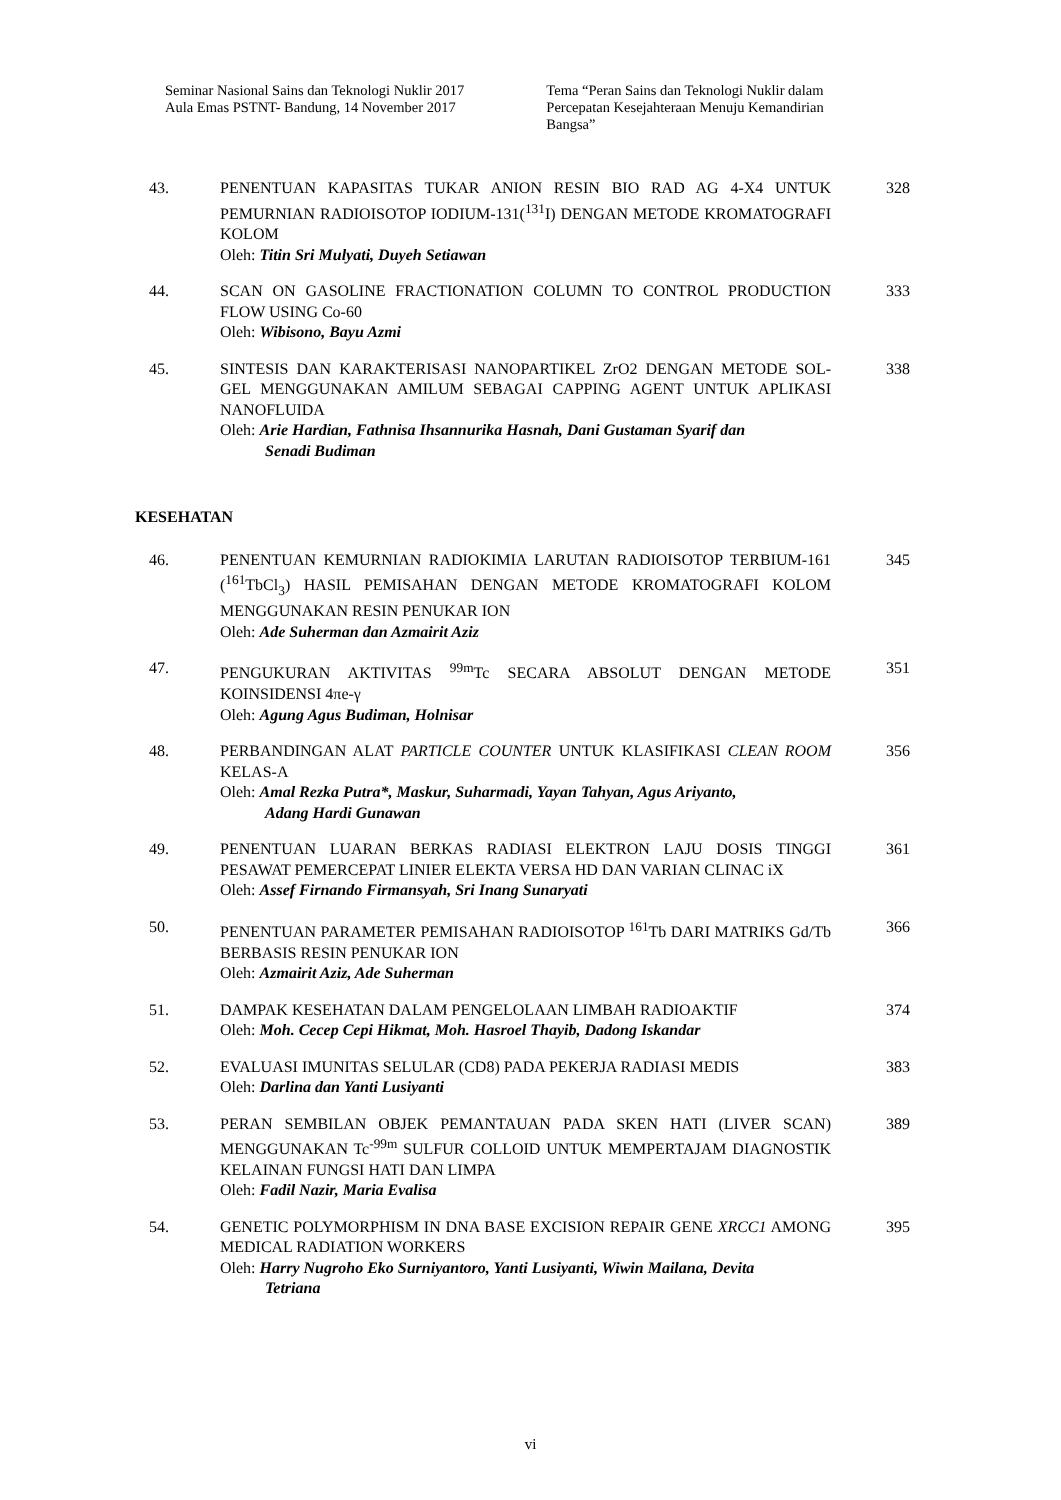Seminar Nasional Sains dan Teknologi Nuklir 2017
Aula Emas PSTNT- Bandung, 14 November 2017
Tema “Peran Sains dan Teknologi Nuklir dalam Percepatan Kesejahteraan Menuju Kemandirian Bangsa”
43. PENENTUAN KAPASITAS TUKAR ANION RESIN BIO RAD AG 4-X4 UNTUK PEMURNIAN RADIOISOTOP IODIUM-131(<sup>131</sup>I) DENGAN METODE KROMATOGRAFI KOLOM
Oleh: Titin Sri Mulyati, Duyeh Setiawan
328
44. SCAN ON GASOLINE FRACTIONATION COLUMN TO CONTROL PRODUCTION FLOW USING Co-60
Oleh: Wibisono, Bayu Azmi
333
45. SINTESIS DAN KARAKTERISASI NANOPARTIKEL ZrO2 DENGAN METODE SOL-GEL MENGGUNAKAN AMILUM SEBAGAI CAPPING AGENT UNTUK APLIKASI NANOFLUIDA
Oleh: Arie Hardian, Fathnisa Ihsannurika Hasnah, Dani Gustaman Syarif dan
Senadi Budiman
338
KESEHATAN
46. PENENTUAN KEMURNIAN RADIOKIMIA LARUTAN RADIOISOTOP TERBIUM-161 (<sup>161</sup>TbCl<sub>3</sub>) HASIL PEMISAHAN DENGAN METODE KROMATOGRAFI KOLOM MENGGUNAKAN RESIN PENUKAR ION
Oleh: Ade Suherman dan Azmairit Aziz
345
47. PENGUKURAN AKTIVITAS <sup>99m</sup>Tc SECARA ABSOLUT DENGAN METODE KOINSIDENSI 4πe-γ
Oleh: Agung Agus Budiman, Holnisar
351
48. PERBANDINGAN ALAT PARTICLE COUNTER UNTUK KLASIFIKASI CLEAN ROOM KELAS-A
Oleh: Amal Rezka Putra*, Maskur, Suharmadi, Yayan Tahyan, Agus Ariyanto,
Adang Hardi Gunawan
356
49. PENENTUAN LUARAN BERKAS RADIASI ELEKTRON LAJU DOSIS TINGGI PESAWAT PEMERCEPAT LINIER ELEKTA VERSA HD DAN VARIAN CLINAC iX
Oleh: Assef Firnando Firmansyah, Sri Inang Sunaryati
361
50. PENENTUAN PARAMETER PEMISAHAN RADIOISOTOP <sup>161</sup>Tb DARI MATRIKS Gd/Tb BERBASIS RESIN PENUKAR ION
Oleh: Azmairit Aziz, Ade Suherman
366
51. DAMPAK KESEHATAN DALAM PENGELOLAAN LIMBAH RADIOAKTIF
Oleh: Moh. Cecep Cepi Hikmat, Moh. Hasroel Thayib, Dadong Iskandar
374
52. EVALUASI IMUNITAS SELULAR (CD8) PADA PEKERJA RADIASI MEDIS
Oleh: Darlina dan Yanti Lusiyanti
383
53. PERAN SEMBILAN OBJEK PEMANTAUAN PADA SKEN HATI (LIVER SCAN) MENGGUNAKAN Tc<sup>-99m</sup> SULFUR COLLOID UNTUK MEMPERTAJAM DIAGNOSTIK KELAINAN FUNGSI HATI DAN LIMPA
Oleh: Fadil Nazir, Maria Evalisa
389
54. GENETIC POLYMORPHISM IN DNA BASE EXCISION REPAIR GENE XRCC1 AMONG MEDICAL RADIATION WORKERS
Oleh: Harry Nugroho Eko Surniyantoro, Yanti Lusiyanti, Wiwin Mailana, Devita
Tetriana
395
vi